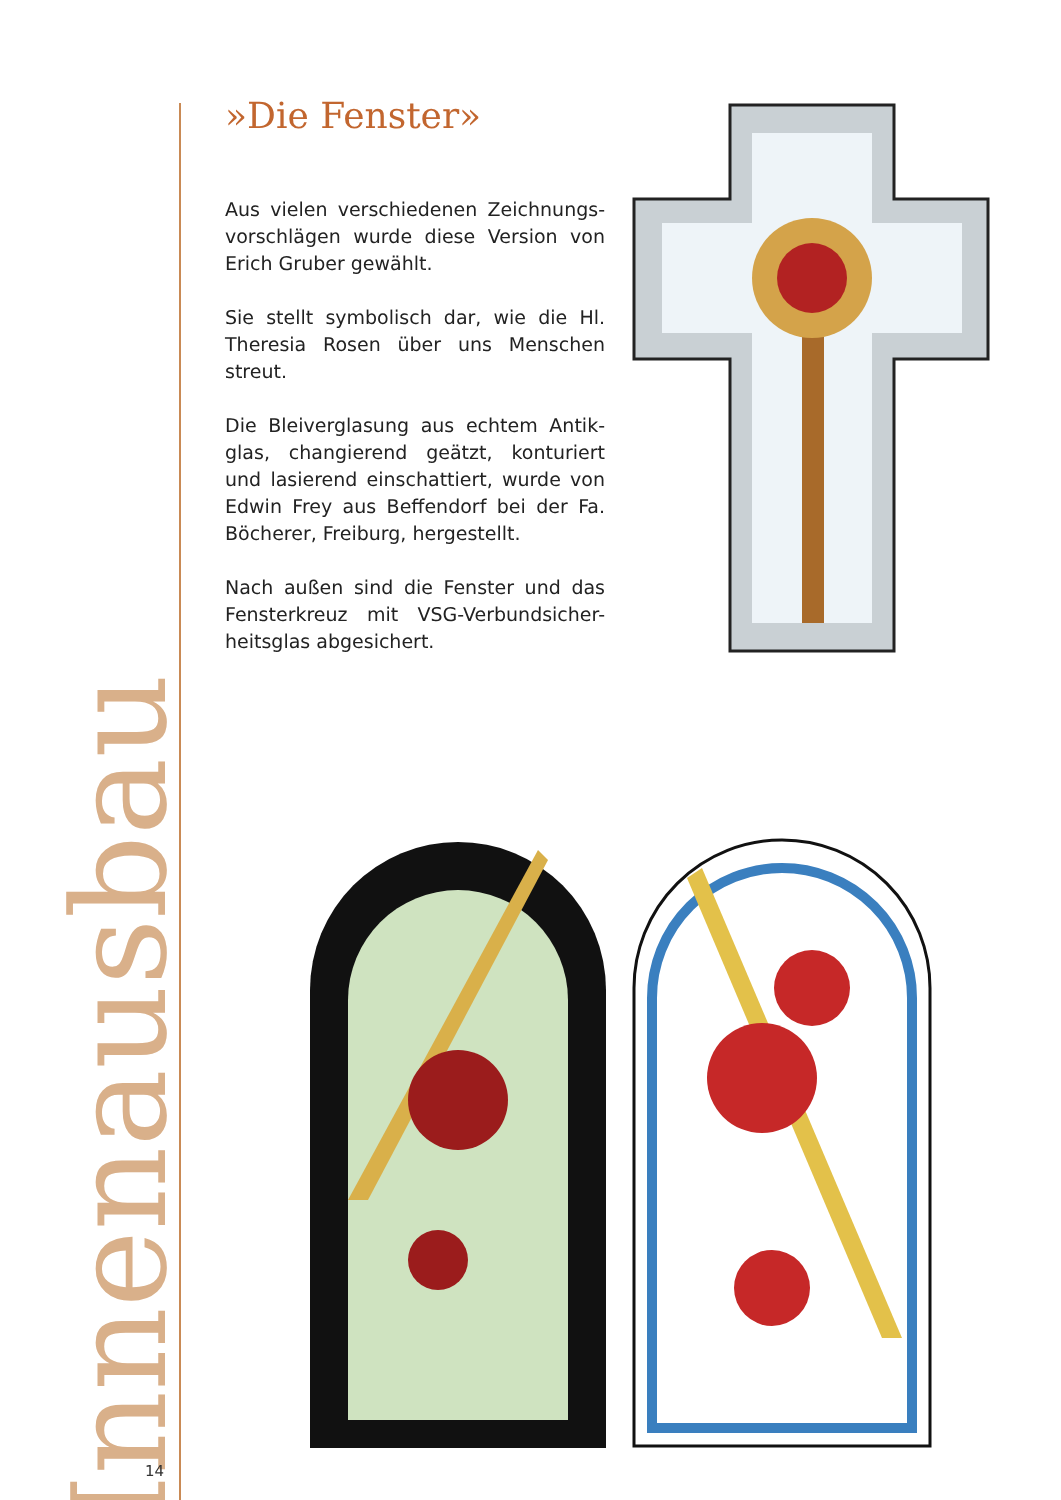»Die Fenster»
Aus vielen verschiedenen Zeichnungs-vorschlägen wurde diese Version von Erich Gruber gewählt.
Sie stellt symbolisch dar, wie die Hl. Theresia Rosen über uns Menschen streut.
Die Bleiverglasung aus echtem Antik-glas, changierend geätzt, konturiert und lasierend einschattiert, wurde von Edwin Frey aus Beffendorf bei der Fa. Böcherer, Freiburg, hergestellt.
Nach außen sind die Fenster und das Fensterkreuz mit VSG-Verbundsicher-heitsglas abgesichert.
Innenausbau
14